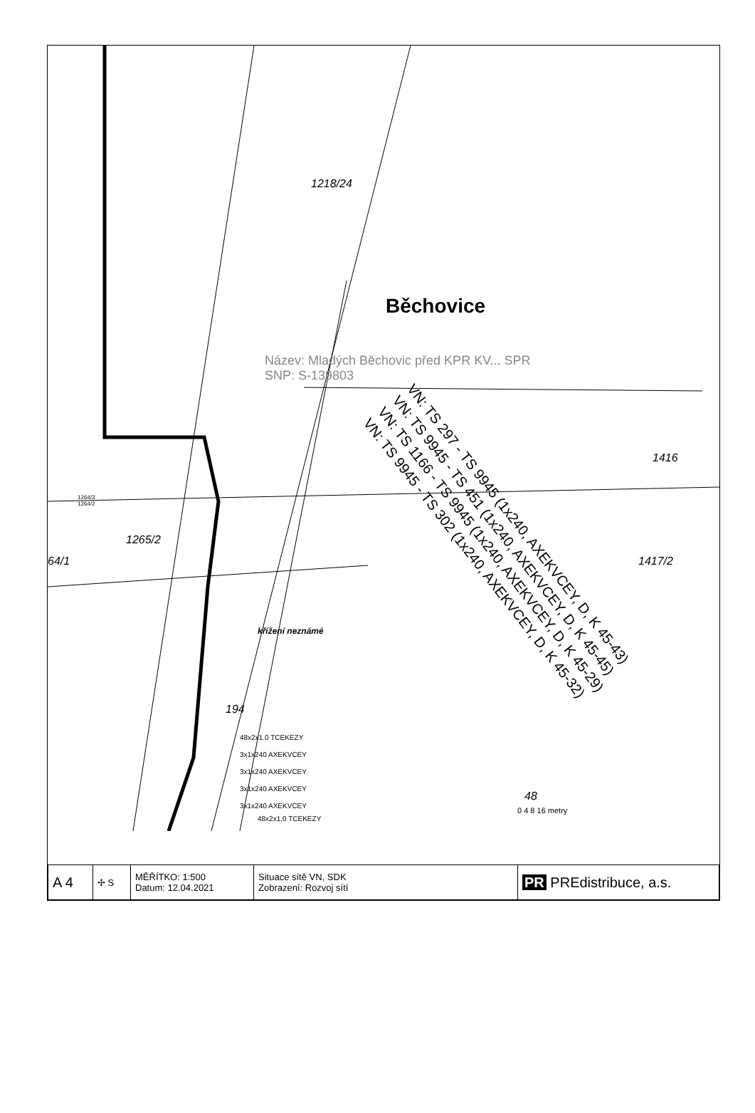1218/24
Běchovice
Název: Mladých Běchovic před KPR KV... SPR
SNP: S-139803
VN: TS 297 - TS 9945 (1x240, AXEKVCEY, D, K 45-43)
VN: TS 9945 - TS 451 (1x240, AXEKVCEY, D, K 45-45)
VN: TS 1166 - TS 9945 (1x240, AXEKVCEY, D, K 45-29)
VN: TS 9945 - TS 302 (1x240, AXEKVCEY, D, K 45-32)
1416
1417/2
1265/2
64/1
1264/3
1264/2
křížení neznámé
48x2x1.0 TCEKEZY
3x1x240 AXEKVCEY
3x1x240 AXEKVCEY
3x1x240 AXEKVCEY
3x1x240 AXEKVCEY
48
48x2x1.0 TCEKEZY
0 4 8 16 metry
194
| A 4 | ✢ S | MĚŘÍTKO: 1:500 Datum: 12.04.2021 | Situace sítě VN, SDK Zobrazení: Rozvoj sítí | PR PREdistribuce, a.s. |